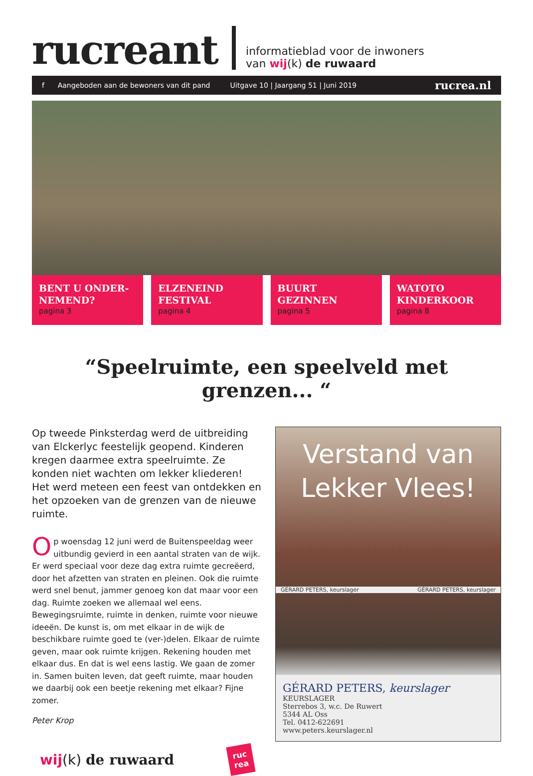rucreant
informatieblad voor de inwoners
van wij(k) de ruwaard
f Aangeboden aan de bewoners van dit pand Uitgave 10 | Jaargang 51 | Juni 2019 rucrea.nl
BENT U ONDER-
NEMEND?
pagina 3
ELZENEIND
FESTIVAL
pagina 4
BUURT
GEZINNEN
pagina 5
WATOTO
KINDERKOOR
pagina 8
“Speelruimte, een speelveld met grenzen... “
Op tweede Pinksterdag werd de uitbreiding van Elckerlyc feestelijk geopend. Kinderen kregen daarmee extra speelruimte. Ze konden niet wachten om lekker kliederen! Het werd meteen een feest van ontdekken en het opzoeken van de grenzen van de nieuwe ruimte.
Op woensdag 12 juni werd de Buitenspeeldag weer uitbundig gevierd in een aantal straten van de wijk. Er werd speciaal voor deze dag extra ruimte gecreëerd, door het afzetten van straten en pleinen. Ook die ruimte werd snel benut, jammer genoeg kon dat maar voor een dag. Ruimte zoeken we allemaal wel eens. Bewegingsruimte, ruimte in denken, ruimte voor nieuwe ideeën. De kunst is, om met elkaar in de wijk de beschikbare ruimte goed te (ver-)delen. Elkaar de ruimte geven, maar ook ruimte krijgen. Rekening houden met elkaar dus. En dat is wel eens lastig. We gaan de zomer in. Samen buiten leven, dat geeft ruimte, maar houden we daarbij ook een beetje rekening met elkaar? Fijne zomer.
Peter Krop
wij(k) de ruwaard ruc
rea
Verstand van
Lekker Vlees!
GÉRARD PETERS, keurslager GÉRARD PETERS, keurslager
GÉRARD PETERS, keurslager
KEURSLAGER
Sterrebos 3, w.c. De Ruwert
5344 AL Oss
Tel. 0412-622691
www.peters.keurslager.nl